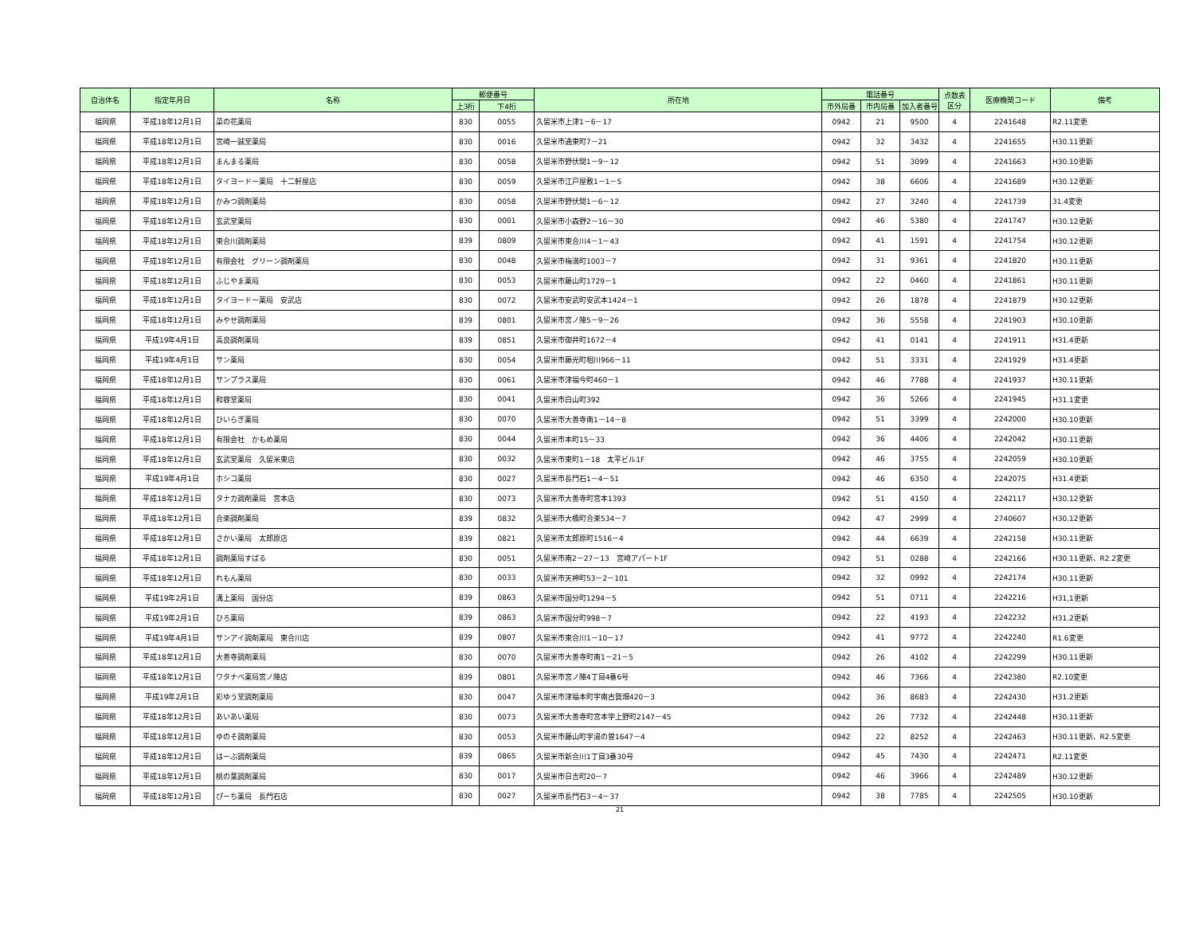| 自治体名 | 指定年月日 | 名称 | 郵便番号 | | 所在地 | 電話番号 | | | 点数表 区分 | 医療機関コード | 備考 |
| --- | --- | --- | --- | --- | --- | --- | --- | --- | --- | --- | --- |
| | | | 上3桁 | 下4桁 | | 市外局番 | 市内局番 | 加入者番号 | | | |
| 福岡県 | 平成18年12月1日 | 菜の花薬局 | 830 | 0055 | 久留米市上津1－6－17 | 0942 | 21 | 9500 | 4 | 2241648 | R2.11変更 |
| 福岡県 | 平成18年12月1日 | 宮崎一誠堂薬局 | 830 | 0016 | 久留米市通東町7－21 | 0942 | 32 | 3432 | 4 | 2241655 | H30.11更新 |
| 福岡県 | 平成18年12月1日 | まんまる薬局 | 830 | 0058 | 久留米市野伏間1－9－12 | 0942 | 51 | 3099 | 4 | 2241663 | H30.10更新 |
| 福岡県 | 平成18年12月1日 | タイヨードー薬局 十二軒屋店 | 830 | 0059 | 久留米市江戸屋敷1－1－5 | 0942 | 38 | 6606 | 4 | 2241689 | H30.12更新 |
| 福岡県 | 平成18年12月1日 | かみつ調剤薬局 | 830 | 0058 | 久留米市野伏間1－6－12 | 0942 | 27 | 3240 | 4 | 2241739 | 31.4変更 |
| 福岡県 | 平成18年12月1日 | 玄武堂薬局 | 830 | 0001 | 久留米市小森野2－16－30 | 0942 | 46 | 5380 | 4 | 2241747 | H30.12更新 |
| 福岡県 | 平成18年12月1日 | 東合川調剤薬局 | 839 | 0809 | 久留米市東合川4－1－43 | 0942 | 41 | 1591 | 4 | 2241754 | H30.12更新 |
| 福岡県 | 平成18年12月1日 | 有限会社 グリーン調剤薬局 | 830 | 0048 | 久留米市梅満町1003－7 | 0942 | 31 | 9361 | 4 | 2241820 | H30.11更新 |
| 福岡県 | 平成18年12月1日 | ふじやま薬局 | 830 | 0053 | 久留米市藤山町1729－1 | 0942 | 22 | 0460 | 4 | 2241861 | H30.11更新 |
| 福岡県 | 平成18年12月1日 | タイヨードー薬局 安武店 | 830 | 0072 | 久留米市安武町安武本1424－1 | 0942 | 26 | 1878 | 4 | 2241879 | H30.12更新 |
| 福岡県 | 平成18年12月1日 | みやせ調剤薬局 | 839 | 0801 | 久留米市宮ノ陣5－9－26 | 0942 | 36 | 5558 | 4 | 2241903 | H30.10更新 |
| 福岡県 | 平成19年4月1日 | 高良調剤薬局 | 839 | 0851 | 久留米市御井町1672－4 | 0942 | 41 | 0141 | 4 | 2241911 | H31.4更新 |
| 福岡県 | 平成19年4月1日 | サン薬局 | 830 | 0054 | 久留米市藤光町相川966－11 | 0942 | 51 | 3331 | 4 | 2241929 | H31.4更新 |
| 福岡県 | 平成18年12月1日 | サンプラス薬局 | 830 | 0061 | 久留米市津福今町460－1 | 0942 | 46 | 7788 | 4 | 2241937 | H30.11更新 |
| 福岡県 | 平成18年12月1日 | 和容堂薬局 | 830 | 0041 | 久留米市白山町392 | 0942 | 36 | 5266 | 4 | 2241945 | H31.1変更 |
| 福岡県 | 平成18年12月1日 | ひいらぎ薬局 | 830 | 0070 | 久留米市大善寺南1－14－8 | 0942 | 51 | 3399 | 4 | 2242000 | H30.10更新 |
| 福岡県 | 平成18年12月1日 | 有限会社 かもめ薬局 | 830 | 0044 | 久留米市本町15－33 | 0942 | 36 | 4406 | 4 | 2242042 | H30.11更新 |
| 福岡県 | 平成18年12月1日 | 玄武堂薬局 久留米東店 | 830 | 0032 | 久留米市東町1－18 太平ビル1F | 0942 | 46 | 3755 | 4 | 2242059 | H30.10更新 |
| 福岡県 | 平成19年4月1日 | ホシコ薬局 | 830 | 0027 | 久留米市長門石1－4－51 | 0942 | 46 | 6350 | 4 | 2242075 | H31.4更新 |
| 福岡県 | 平成18年12月1日 | タナカ調剤薬局 宮本店 | 830 | 0073 | 久留米市大善寺町宮本1393 | 0942 | 51 | 4150 | 4 | 2242117 | H30.12更新 |
| 福岡県 | 平成18年12月1日 | 合楽調剤薬局 | 839 | 0832 | 久留米市大橋町合楽534－7 | 0942 | 47 | 2999 | 4 | 2740607 | H30.12更新 |
| 福岡県 | 平成18年12月1日 | さかい薬局 太郎原店 | 839 | 0821 | 久留米市太郎原町1516－4 | 0942 | 44 | 6639 | 4 | 2242158 | H30.11更新 |
| 福岡県 | 平成18年12月1日 | 調剤薬局すばる | 830 | 0051 | 久留米市南2－27－13 宮崎アパート1F | 0942 | 51 | 0288 | 4 | 2242166 | H30.11更新、R2.2変更 |
| 福岡県 | 平成18年12月1日 | れもん薬局 | 830 | 0033 | 久留米市天神町53－2－101 | 0942 | 32 | 0992 | 4 | 2242174 | H30.11更新 |
| 福岡県 | 平成19年2月1日 | 溝上薬局 国分店 | 839 | 0863 | 久留米市国分町1294－5 | 0942 | 51 | 0711 | 4 | 2242216 | H31,1更新 |
| 福岡県 | 平成19年2月1日 | ひろ薬局 | 839 | 0863 | 久留米市国分町998－7 | 0942 | 22 | 4193 | 4 | 2242232 | H31.2更新 |
| 福岡県 | 平成19年4月1日 | サンアイ調剤薬局 東合川店 | 839 | 0807 | 久留米市東合川1－10－17 | 0942 | 41 | 9772 | 4 | 2242240 | R1.6変更 |
| 福岡県 | 平成18年12月1日 | 大善寺調剤薬局 | 830 | 0070 | 久留米市大善寺町南1－21－5 | 0942 | 26 | 4102 | 4 | 2242299 | H30.11更新 |
| 福岡県 | 平成18年12月1日 | ワタナベ薬局宮ノ陣店 | 839 | 0801 | 久留米市宮ノ陣4丁目4番6号 | 0942 | 46 | 7366 | 4 | 2242380 | R2.10変更 |
| 福岡県 | 平成19年2月1日 | 彩ゆう堂調剤薬局 | 830 | 0047 | 久留米市津福本町字南古賀畑420－3 | 0942 | 36 | 8683 | 4 | 2242430 | H31.2更新 |
| 福岡県 | 平成18年12月1日 | あいあい薬局 | 830 | 0073 | 久留米市大善寺町宮本字上野町2147－45 | 0942 | 26 | 7732 | 4 | 2242448 | H30.11更新 |
| 福岡県 | 平成18年12月1日 | ゆのそ調剤薬局 | 830 | 0053 | 久留米市藤山町字湯の曽1647－4 | 0942 | 22 | 8252 | 4 | 2242463 | H30.11更新、R2.5変更 |
| 福岡県 | 平成18年12月1日 | はーぶ調剤薬局 | 839 | 0865 | 久留米市新合川1丁目3番30号 | 0942 | 45 | 7430 | 4 | 2242471 | R2.11変更 |
| 福岡県 | 平成18年12月1日 | 桃の葉調剤薬局 | 830 | 0017 | 久留米市日吉町20－7 | 0942 | 46 | 3966 | 4 | 2242489 | H30.12更新 |
| 福岡県 | 平成18年12月1日 | ぴーち薬局 長門石店 | 830 | 0027 | 久留米市長門石3－4－37 | 0942 | 38 | 7785 | 4 | 2242505 | H30.10更新 |
21